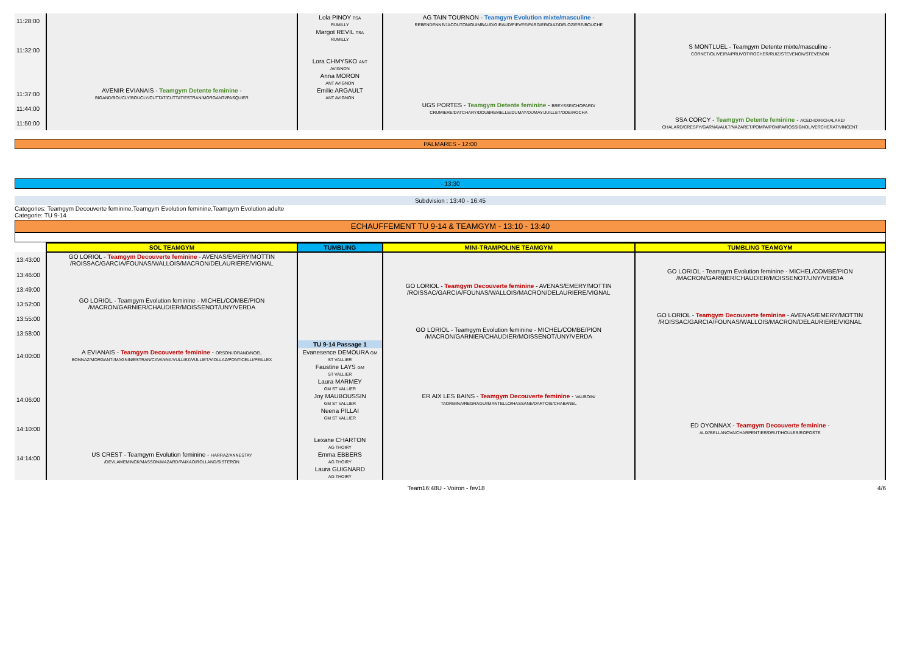| 11:28:00 | | Lola PINOY TSA RUMILLY | AG TAIN TOURNON - Teamgym Evolution mixte/masculine - REBENDENNE/JACOUTON/GUIMBAUD/GIRAUD/FIEVEE/FARGIER/DIAZ/DELOZIERE/BOUCHE | |
| | | Margot REVIL TSA RUMILLY | | |
| 11:32:00 | | | | S MONTLUEL - Teamgym Detente mixte/masculine - CORNET/OLIVEIRA/PRUVOT/ROCHER/RUIZ/STEVENON/STEVENON |
| | | Lora CHMYSKO ANT AVIGNON | | |
| | | Anna MORON ANT AVIGNON | | |
| 11:37:00 | AVENIR EVIANAIS - Teamgym Detente feminine - BIGAND/BOUCLY/BOUCLY/CUTTAT/CUTTAT/ESTRAN/MORGANTI/PASQUIER | Emilie ARGAULT ANT AVIGNON | | |
| 11:44:00 | | | UGS PORTES - Teamgym Detente feminine - BREYSSE/CHOPARD/ CRUMIERE/DATCHARY/DOUBREMELLE/DUMAY/DUMAY/JUILLET/ODE/ROCHA | |
| 11:50:00 | | | | SSA CORCY - Teamgym Detente feminine - ACED-IDIR/CHALARD/ CHALARD/CRESPY/GARNAVAULT/NAZARET/POMPA/POMPA/ROSSIGNOL/VERCHERAT/VINCENT |
PALMARES - 12:00
- 13:30
Subdvision : 13:40 - 16:45
Categories: Teamgym Decouverte feminine,Teamgym Evolution feminine,Teamgym Evolution adulte
Categorie: TU 9-14
ECHAUFFEMENT TU 9-14 & TEAMGYM - 13:10 - 13:40
| | SOL TEAMGYM | TUMBLING | MINI-TRAMPOLINE TEAMGYM | TUMBLING TEAMGYM |
| --- | --- | --- | --- | --- |
| 13:43:00 | GO LORIOL - Teamgym Decouverte feminine - AVENAS/EMERY/MOTTIN /ROISSAC/GARCIA/FOUNAS/WALLOIS/MACRON/DELAURIERE/VIGNAL | | | |
| 13:46:00 | | | | GO LORIOL - Teamgym Evolution feminine - MICHEL/COMBE/PION /MACRON/GARNIER/CHAUDIER/MOISSENOT/UNY/VERDA |
| 13:49:00 | | | GO LORIOL - Teamgym Decouverte feminine - AVENAS/EMERY/MOTTIN /ROISSAC/GARCIA/FOUNAS/WALLOIS/MACRON/DELAURIERE/VIGNAL | |
| 13:52:00 | GO LORIOL - Teamgym Evolution feminine - MICHEL/COMBE/PION /MACRON/GARNIER/CHAUDIER/MOISSENOT/UNY/VERDA | | | |
| 13:55:00 | | | | GO LORIOL - Teamgym Decouverte feminine - AVENAS/EMERY/MOTTIN /ROISSAC/GARCIA/FOUNAS/WALLOIS/MACRON/DELAURIERE/VIGNAL |
| 13:58:00 | | | GO LORIOL - Teamgym Evolution feminine - MICHEL/COMBE/PION /MACRON/GARNIER/CHAUDIER/MOISSENOT/UNY/VERDA | |
| | | TU 9-14 Passage 1 | | |
| 14:00:00 | A EVIANAIS - Teamgym Decouverte feminine - ORSONI/ORAND/NOEL BONNAZ/MORGANTI/MAGNIN/ESTRAN/CAVANNA/VULLIEZ/VULLIET/VIOLLAZ/PONTICELLI/PEILLEX | Evanesence DEMOURA GM ST VALLIER | | |
| | | Faustine LAYS GM ST VALLIER | | |
| | | Laura MARMEY GM ST VALLIER | | |
| 14:06:00 | | Joy MAUBOUSSIN GM ST VALLIER | ER AIX LES BAINS - Teamgym Decouverte feminine - VAUBOIN/ TAORMINA/REGRAGUI/MANTELLO/HASSANE/DARTOIS/CHABANEL | |
| | | Neena PILLAI GM ST VALLIER | | |
| 14:10:00 | | | | ED OYONNAX - Teamgym Decouverte feminine - ALIX/BELLANOVA/CHARPENTIER/DRUT/HOULES/ROPOSTE |
| | | Lexane CHARTON AG THOIRY | | |
| 14:14:00 | US CREST - Teamgym Evolution feminine - HARRAZ/ANNESTAY /DEVLAMEMINCK/MASSON/MAZARD/PAIXAO/ROLLAND/SISTERON | Emma EBBERS AG THOIRY | | |
| | | Laura GUIGNARD AG THOIRY | | |
Team16:48U - Voiron - fev18 4/6